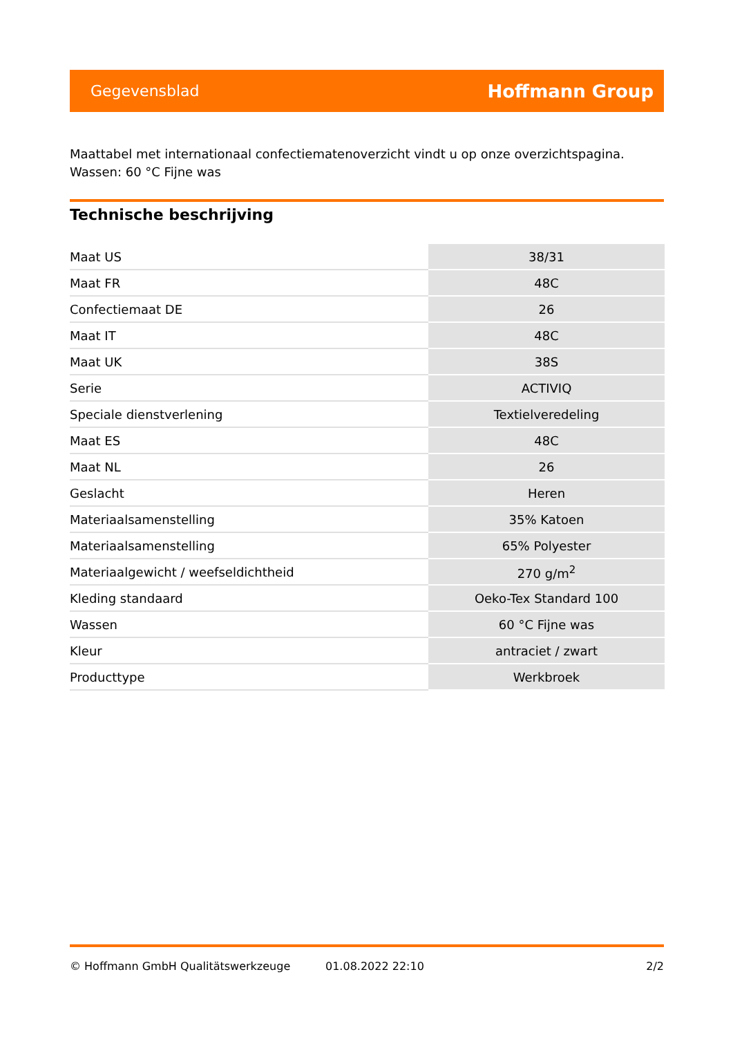Gegevensblad Hoffmann Group
Maattabel met internationaal confectiematenoverzicht vindt u op onze overzichtspagina.
Wassen: 60 °C Fijne was
Technische beschrijving
| Maat US | 38/31 |
| Maat FR | 48C |
| Confectiemaat DE | 26 |
| Maat IT | 48C |
| Maat UK | 38S |
| Serie | ACTIVIQ |
| Speciale dienstverlening | Textielveredeling |
| Maat ES | 48C |
| Maat NL | 26 |
| Geslacht | Heren |
| Materiaalsamenstelling | 35% Katoen |
| Materiaalsamenstelling | 65% Polyester |
| Materiaalgewicht / weefseldichtheid | 270 g/m<sup>2</sup> |
| Kleding standaard | Oeko-Tex Standard 100 |
| Wassen | 60 °C Fijne was |
| Kleur | antraciet / zwart |
| Producttype | Werkbroek |
© Hoffmann GmbH Qualitätswerkzeuge 01.08.2022 22:10 2/2